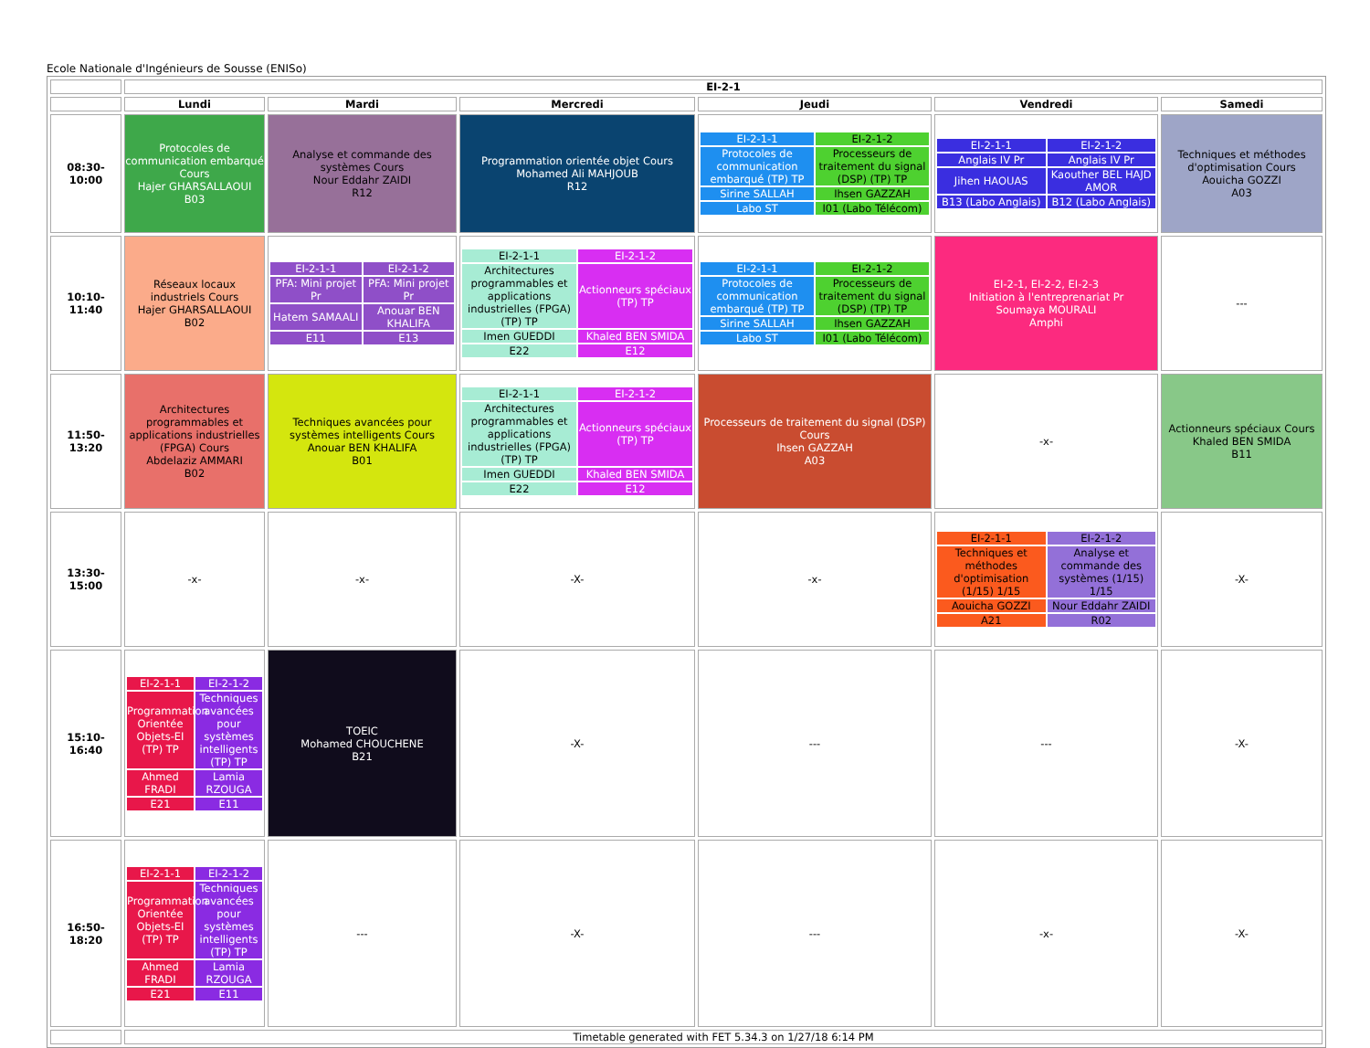Ecole Nationale d'Ingénieurs de Sousse (ENISo)
| | EI-2-1 | | | | | |
| | Lundi | Mardi | Mercredi | Jeudi | Vendredi | Samedi |
| 08:30-10:00 | Protocoles de communication embarqué Cours Hajer GHARSALLAOUI B03 | Analyse et commande des systèmes Cours Nour Eddahr ZAIDI R12 | Programmation orientée objet Cours Mohamed Ali MAHJOUB R12 | / EI-2-1-1 / EI-2-1-2 / / Protocoles de communication embarqué (TP) TP / Processeurs de traitement du signal (DSP) (TP) TP / / Sirine SALLAH / Ihsen GAZZAH / / Labo ST / I01 (Labo Télécom) / | / EI-2-1-1 / EI-2-1-2 / / Anglais IV Pr / Anglais IV Pr / / Jihen HAOUAS / Kaouther BEL HAJD AMOR / / B13 (Labo Anglais) / B12 (Labo Anglais) / | Techniques et méthodes d'optimisation Cours Aouicha GOZZI A03 |
| 10:10-11:40 | Réseaux locaux industriels Cours Hajer GHARSALLAOUI B02 | / EI-2-1-1 / EI-2-1-2 / / PFA: Mini projet Pr / PFA: Mini projet Pr / / Hatem SAMAALI / Anouar BEN KHALIFA / / E11 / E13 / | / EI-2-1-1 / EI-2-1-2 / / Architectures programmables et applications industrielles (FPGA) (TP) TP / Actionneurs spéciaux (TP) TP / / Imen GUEDDI / Khaled BEN SMIDA / / E22 / E12 / | / EI-2-1-1 / EI-2-1-2 / / Protocoles de communication embarqué (TP) TP / Processeurs de traitement du signal (DSP) (TP) TP / / Sirine SALLAH / Ihsen GAZZAH / / Labo ST / I01 (Labo Télécom) / | EI-2-1, EI-2-2, EI-2-3 Initiation à l'entreprenariat Pr Soumaya MOURALI Amphi | --- |
| 11:50-13:20 | Architectures programmables et applications industrielles (FPGA) Cours Abdelaziz AMMARI B02 | Techniques avancées pour systèmes intelligents Cours Anouar BEN KHALIFA B01 | / EI-2-1-1 / EI-2-1-2 / / Architectures programmables et applications industrielles (FPGA) (TP) TP / Actionneurs spéciaux (TP) TP / / Imen GUEDDI / Khaled BEN SMIDA / / E22 / E12 / | Processeurs de traitement du signal (DSP) Cours Ihsen GAZZAH A03 | -x- | Actionneurs spéciaux Cours Khaled BEN SMIDA B11 |
| 13:30-15:00 | -x- | -x- | -X- | -x- | / EI-2-1-1 / EI-2-1-2 / / Techniques et méthodes d'optimisation (1/15) 1/15 / Analyse et commande des systèmes (1/15) 1/15 / / Aouicha GOZZI / Nour Eddahr ZAIDI / / A21 / R02 / | -X- |
| 15:10-16:40 | / EI-2-1-1 / EI-2-1-2 / / Programmation Orientée Objets-EI (TP) TP / Techniques avancées pour systèmes intelligents (TP) TP / / Ahmed FRADI / Lamia RZOUGA / / E21 / E11 / | TOEIC Mohamed CHOUCHENE B21 | -X- | --- | --- | -X- |
| 16:50-18:20 | / EI-2-1-1 / EI-2-1-2 / / Programmation Orientée Objets-EI (TP) TP / Techniques avancées pour systèmes intelligents (TP) TP / / Ahmed FRADI / Lamia RZOUGA / / E21 / E11 / | --- | -X- | --- | -x- | -X- |
| | Timetable generated with FET 5.34.3 on 1/27/18 6:14 PM | | | | | |